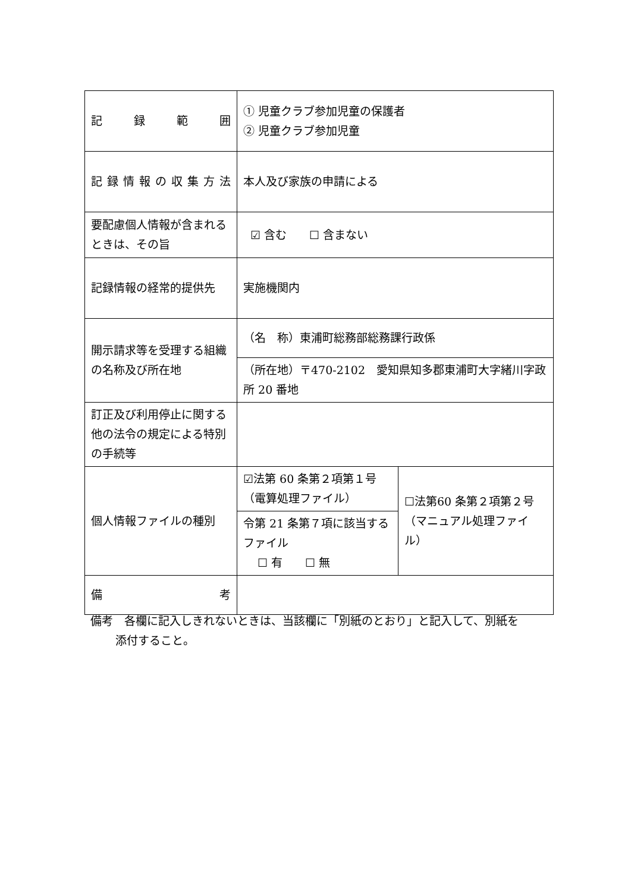| 記 録 範 囲 | ① 児童クラブ参加児童の保護者 ② 児童クラブ参加児童 | |
| 記 録 情 報 の 収 集 方 法 | 本人及び家族の申請による | |
| 要配慮個人情報が含まれるときは、その旨 | ☑ 含む ☐ 含まない | |
| 記録情報の経常的提供先 | 実施機関内 | |
| 開示請求等を受理する組織の名称及び所在地 | （名 称）東浦町総務部総務課行政係 | |
| | （所在地）〒470-2102 愛知県知多郡東浦町大字緒川字政所 20 番地 | |
| 訂正及び利用停止に関する他の法令の規定による特別の手続等 | | |
| 個人情報ファイルの種別 | ☑法第 60 条第２項第１号 （電算処理ファイル） | ☐法第60 条第２項第２号 （マニュアル処理ファイル） |
| | 令第 21 条第７項に該当するファイル ☐ 有 ☐ 無 | |
| 備 考 | | |
備考　各欄に記入しきれないときは、当該欄に「別紙のとおり」と記入して、別紙を
添付すること。